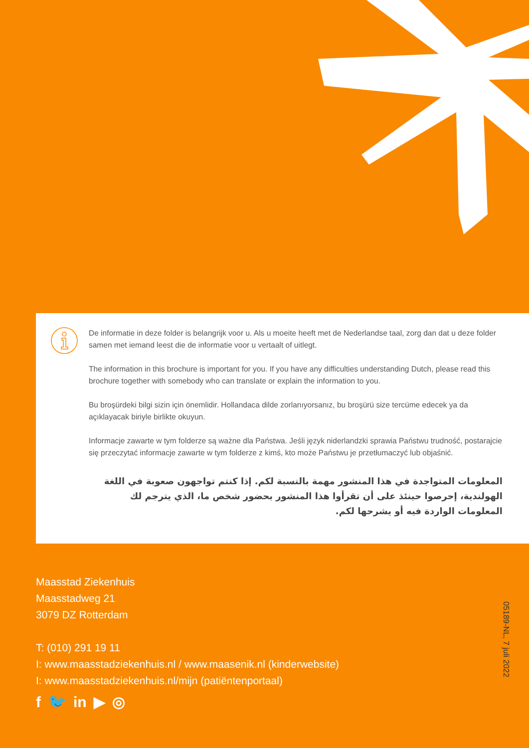De informatie in deze folder is belangrijk voor u. Als u moeite heeft met de Nederlandse taal, zorg dan dat u deze folder samen met iemand leest die de informatie voor u vertaalt of uitlegt.
The information in this brochure is important for you. If you have any difficulties understanding Dutch, please read this brochure together with somebody who can translate or explain the information to you.
Bu broşürdeki bilgi sizin için önemlidir. Hollandaca dilde zorlanıyorsanız, bu broşürü size tercüme edecek ya da açıklayacak biriyle birlikte okuyun.
Informacje zawarte w tym folderze są ważne dla Państwa. Jeśli język niderlandzki sprawia Państwu trudność, postarajcie się przeczytać informacje zawarte w tym folderze z kimś, kto może Państwu je przetłumaczyć lub objaśnić.
المعلومات المتواجدة في هذا المنشور مهمة بالنسبة لكم. إذا كنتم تواجهون صعوبة في اللغة الهولندية، إحرصوا حينئذ على أن تقرأوا هذا المنشور بحضور شخص ما، الذي يترجم لك المعلومات الواردة فيه أو يشرحها لكم.
Maasstad Ziekenhuis
Maasstadweg 21
3079 DZ Rotterdam
T: (010) 291 19 11
I: www.maasstadziekenhuis.nl / www.maasenik.nl (kinderwebsite)
I: www.maasstadziekenhuis.nl/mijn (patiëntenportaal)
f 🐦 in ▶ ◎
05189-NL, 7 juli 2022